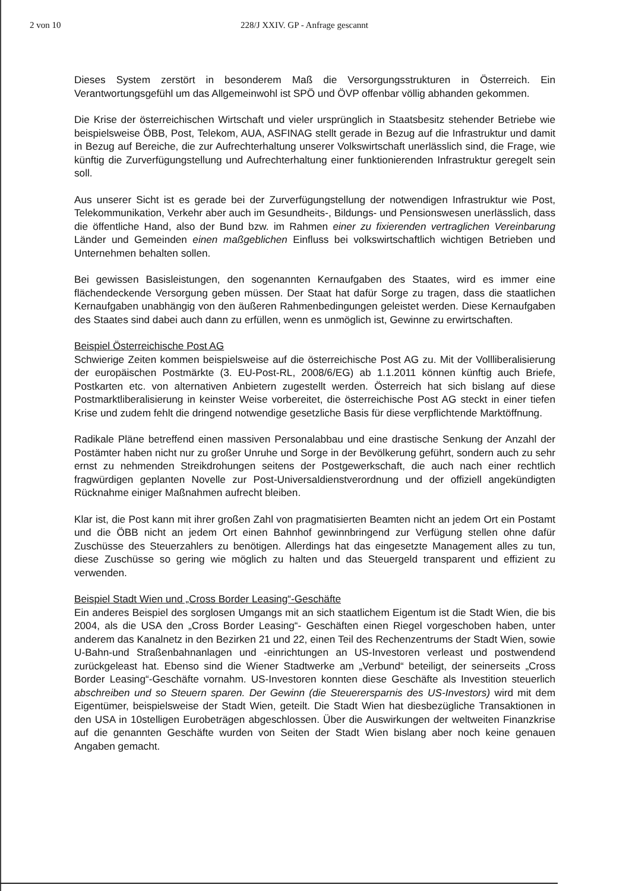2 von 10 228/J XXIV. GP - Anfrage gescannt
Dieses System zerstört in besonderem Maß die Versorgungsstrukturen in Österreich. Ein Verantwortungsgefühl um das Allgemeinwohl ist SPÖ und ÖVP offenbar völlig abhanden gekommen.
Die Krise der österreichischen Wirtschaft und vieler ursprünglich in Staatsbesitz stehender Betriebe wie beispielsweise ÖBB, Post, Telekom, AUA, ASFINAG stellt gerade in Bezug auf die Infrastruktur und damit in Bezug auf Bereiche, die zur Aufrechterhaltung unserer Volkswirtschaft unerlässlich sind, die Frage, wie künftig die Zurverfügungstellung und Aufrechterhaltung einer funktionierenden Infrastruktur geregelt sein soll.
Aus unserer Sicht ist es gerade bei der Zurverfügungstellung der notwendigen Infrastruktur wie Post, Telekommunikation, Verkehr aber auch im Gesundheits-, Bildungs- und Pensionswesen unerlässlich, dass die öffentliche Hand, also der Bund bzw. im Rahmen einer zu fixierenden vertraglichen Vereinbarung Länder und Gemeinden einen maßgeblichen Einfluss bei volkswirtschaftlich wichtigen Betrieben und Unternehmen behalten sollen.
Bei gewissen Basisleistungen, den sogenannten Kernaufgaben des Staates, wird es immer eine flächendeckende Versorgung geben müssen. Der Staat hat dafür Sorge zu tragen, dass die staatlichen Kernaufgaben unabhängig von den äußeren Rahmenbedingungen geleistet werden. Diese Kernaufgaben des Staates sind dabei auch dann zu erfüllen, wenn es unmöglich ist, Gewinne zu erwirtschaften.
Beispiel Österreichische Post AG
Schwierige Zeiten kommen beispielsweise auf die österreichische Post AG zu. Mit der Vollliberalisierung der europäischen Postmärkte (3. EU-Post-RL, 2008/6/EG) ab 1.1.2011 können künftig auch Briefe, Postkarten etc. von alternativen Anbietern zugestellt werden. Österreich hat sich bislang auf diese Postmarktliberalisierung in keinster Weise vorbereitet, die österreichische Post AG steckt in einer tiefen Krise und zudem fehlt die dringend notwendige gesetzliche Basis für diese verpflichtende Marktöffnung.
Radikale Pläne betreffend einen massiven Personalabbau und eine drastische Senkung der Anzahl der Postämter haben nicht nur zu großer Unruhe und Sorge in der Bevölkerung geführt, sondern auch zu sehr ernst zu nehmenden Streikdrohungen seitens der Postgewerkschaft, die auch nach einer rechtlich fragwürdigen geplanten Novelle zur Post-Universaldienstverordnung und der offiziell angekündigten Rücknahme einiger Maßnahmen aufrecht bleiben.
Klar ist, die Post kann mit ihrer großen Zahl von pragmatisierten Beamten nicht an jedem Ort ein Postamt und die ÖBB nicht an jedem Ort einen Bahnhof gewinnbringend zur Verfügung stellen ohne dafür Zuschüsse des Steuerzahlers zu benötigen. Allerdings hat das eingesetzte Management alles zu tun, diese Zuschüsse so gering wie möglich zu halten und das Steuergeld transparent und effizient zu verwenden.
Beispiel Stadt Wien und „Cross Border Leasing“-Geschäfte
Ein anderes Beispiel des sorglosen Umgangs mit an sich staatlichem Eigentum ist die Stadt Wien, die bis 2004, als die USA den „Cross Border Leasing“- Geschäften einen Riegel vorgeschoben haben, unter anderem das Kanalnetz in den Bezirken 21 und 22, einen Teil des Rechenzentrums der Stadt Wien, sowie U-Bahn-und Straßenbahnanlagen und -einrichtungen an US-Investoren verleast und postwendend zurückgeleast hat. Ebenso sind die Wiener Stadtwerke am „Verbund“ beteiligt, der seinerseits „Cross Border Leasing“-Geschäfte vornahm. US-Investoren konnten diese Geschäfte als Investition steuerlich abschreiben und so Steuern sparen. Der Gewinn (die Steuerersparnis des US-Investors) wird mit dem Eigentümer, beispielsweise der Stadt Wien, geteilt. Die Stadt Wien hat diesbezügliche Transaktionen in den USA in 10stelligen Eurobeträgen abgeschlossen. Über die Auswirkungen der weltweiten Finanzkrise auf die genannten Geschäfte wurden von Seiten der Stadt Wien bislang aber noch keine genauen Angaben gemacht.